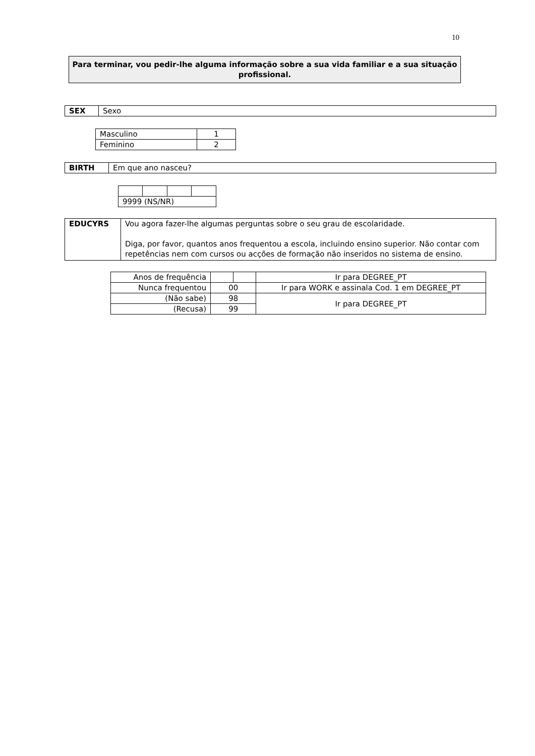10
Para terminar, vou pedir-lhe alguma informação sobre a sua vida familiar e a sua situação profissional.
| SEX | Sexo |
| Masculino | 1 |
| Feminino | 2 |
| BIRTH | Em que ano nasceu? |
| 9999 (NS/NR) | | | |
| EDUCYRS | Vou agora fazer-lhe algumas perguntas sobre o seu grau de escolaridade. Diga, por favor, quantos anos frequentou a escola, incluindo ensino superior. Não contar com repetências nem com cursos ou acções de formação não inseridos no sistema de ensino. |
| Anos de frequência | | | Ir para DEGREE_PT |
| Nunca frequentou | 00 | | Ir para WORK e assinala Cod. 1 em DEGREE_PT |
| (Não sabe) | 98 | | Ir para DEGREE_PT |
| (Recusa) | 99 | | |